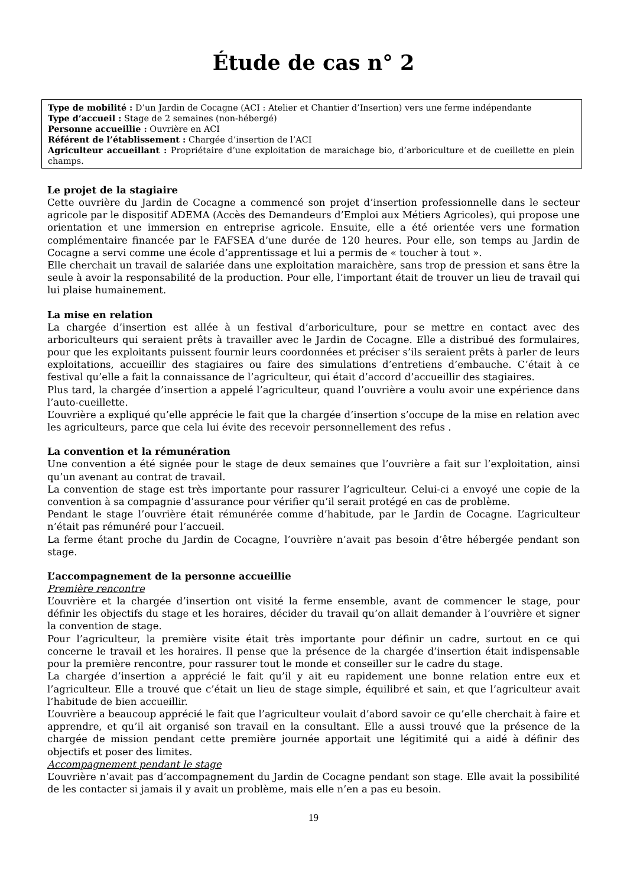Étude de cas n° 2
Type de mobilité : D’un Jardin de Cocagne (ACI : Atelier et Chantier d’Insertion) vers une ferme indépendante
Type d’accueil : Stage de 2 semaines (non-hébergé)
Personne accueillie : Ouvrière en ACI
Référent de l’établissement : Chargée d’insertion de l’ACI
Agriculteur accueillant : Propriétaire d’une exploitation de maraichage bio, d’arboriculture et de cueillette en plein champs.
Le projet de la stagiaire
Cette ouvrière du Jardin de Cocagne a commencé son projet d’insertion professionnelle dans le secteur agricole par le dispositif ADEMA (Accès des Demandeurs d’Emploi aux Métiers Agricoles), qui propose une orientation et une immersion en entreprise agricole. Ensuite, elle a été orientée vers une formation complémentaire financée par le FAFSEA d’une durée de 120 heures. Pour elle, son temps au Jardin de Cocagne a servi comme une école d’apprentissage et lui a permis de « toucher à tout ».
Elle cherchait un travail de salariée dans une exploitation maraichère, sans trop de pression et sans être la seule à avoir la responsabilité de la production. Pour elle, l’important était de trouver un lieu de travail qui lui plaise humainement.
La mise en relation
La chargée d’insertion est allée à un festival d’arboriculture, pour se mettre en contact avec des arboriculteurs qui seraient prêts à travailler avec le Jardin de Cocagne. Elle a distribué des formulaires, pour que les exploitants puissent fournir leurs coordonnées et préciser s’ils seraient prêts à parler de leurs exploitations, accueillir des stagiaires ou faire des simulations d’entretiens d’embauche. C’était à ce festival qu’elle a fait la connaissance de l’agriculteur, qui était d’accord d’accueillir des stagiaires.
Plus tard, la chargée d’insertion a appelé l’agriculteur, quand l’ouvrière a voulu avoir une expérience dans l’auto-cueillette.
L’ouvrière a expliqué qu’elle apprécie le fait que la chargée d’insertion s’occupe de la mise en relation avec les agriculteurs, parce que cela lui évite des recevoir personnellement des refus .
La convention et la rémunération
Une convention a été signée pour le stage de deux semaines que l’ouvrière a fait sur l’exploitation, ainsi qu’un avenant au contrat de travail.
La convention de stage est très importante pour rassurer l’agriculteur. Celui-ci a envoyé une copie de la convention à sa compagnie d’assurance pour vérifier qu’il serait protégé en cas de problème.
Pendant le stage l’ouvrière était rémunérée comme d’habitude, par le Jardin de Cocagne. L’agriculteur n’était pas rémunéré pour l’accueil.
La ferme étant proche du Jardin de Cocagne, l’ouvrière n’avait pas besoin d’être hébergée pendant son stage.
L’accompagnement de la personne accueillie
Première rencontre
L’ouvrière et la chargée d’insertion ont visité la ferme ensemble, avant de commencer le stage, pour définir les objectifs du stage et les horaires, décider du travail qu’on allait demander à l’ouvrière et signer la convention de stage.
Pour l’agriculteur, la première visite était très importante pour définir un cadre, surtout en ce qui concerne le travail et les horaires. Il pense que la présence de la chargée d’insertion était indispensable pour la première rencontre, pour rassurer tout le monde et conseiller sur le cadre du stage.
La chargée d’insertion a apprécié le fait qu’il y ait eu rapidement une bonne relation entre eux et l’agriculteur. Elle a trouvé que c’était un lieu de stage simple, équilibré et sain, et que l’agriculteur avait l’habitude de bien accueillir.
L’ouvrière a beaucoup apprécié le fait que l’agriculteur voulait d’abord savoir ce qu’elle cherchait à faire et apprendre, et qu’il ait organisé son travail en la consultant. Elle a aussi trouvé que la présence de la chargée de mission pendant cette première journée apportait une légitimité qui a aidé à définir des objectifs et poser des limites.
Accompagnement pendant le stage
L’ouvrière n’avait pas d’accompagnement du Jardin de Cocagne pendant son stage. Elle avait la possibilité de les contacter si jamais il y avait un problème, mais elle n’en a pas eu besoin.
19